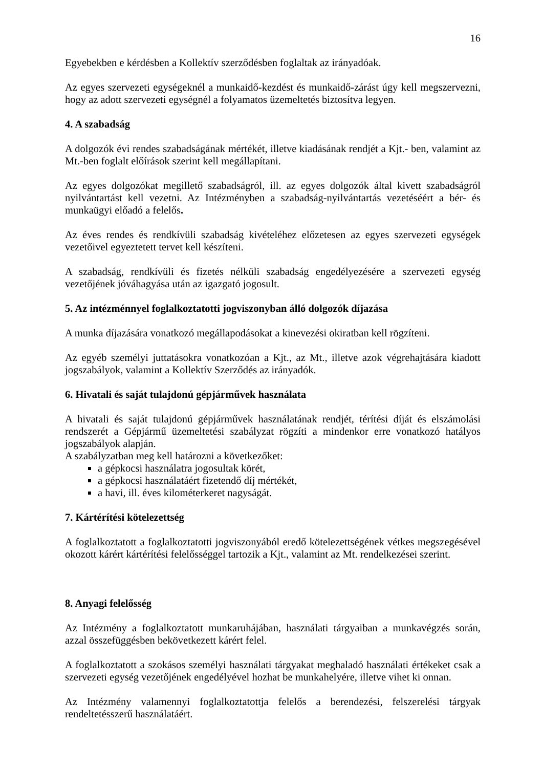16
Egyebekben e kérdésben a Kollektív szerződésben foglaltak az irányadóak.
Az egyes szervezeti egységeknél a munkaidő-kezdést és munkaidő-zárást úgy kell megszervezni, hogy az adott szervezeti egységnél a folyamatos üzemeltetés biztosítva legyen.
4. A szabadság
A dolgozók évi rendes szabadságának mértékét, illetve kiadásának rendjét a Kjt.- ben, valamint az Mt.-ben foglalt előírások szerint kell megállapítani.
Az egyes dolgozókat megillető szabadságról, ill. az egyes dolgozók által kivett szabadságról nyilvántartást kell vezetni. Az Intézményben a szabadság-nyilvántartás vezetéséért a bér- és munkaügyi előadó a felelős.
Az éves rendes és rendkívüli szabadság kivételéhez előzetesen az egyes szervezeti egységek vezetőivel egyeztetett tervet kell készíteni.
A szabadság, rendkívüli és fizetés nélküli szabadság engedélyezésére a szervezeti egység vezetőjének jóváhagyása után az igazgató jogosult.
5. Az intézménnyel foglalkoztatotti jogviszonyban álló dolgozók díjazása
A munka díjazására vonatkozó megállapodásokat a kinevezési okiratban kell rögzíteni.
Az egyéb személyi juttatásokra vonatkozóan a Kjt., az Mt., illetve azok végrehajtására kiadott jogszabályok, valamint a Kollektív Szerződés az irányadók.
6. Hivatali és saját tulajdonú gépjárművek használata
A hivatali és saját tulajdonú gépjárművek használatának rendjét, térítési díját és elszámolási rendszerét a Gépjármű üzemeltetési szabályzat rögzíti a mindenkor erre vonatkozó hatályos jogszabályok alapján.
A szabályzatban meg kell határozni a következőket:
a gépkocsi használatra jogosultak körét,
a gépkocsi használatáért fizetendő díj mértékét,
a havi, ill. éves kilométerkeret nagyságát.
7. Kártérítési kötelezettség
A foglalkoztatott a foglalkoztatotti jogviszonyából eredő kötelezettségének vétkes megszegésével okozott kárért kártérítési felelősséggel tartozik a Kjt., valamint az Mt. rendelkezései szerint.
8. Anyagi felelősség
Az Intézmény a foglalkoztatott munkaruhájában, használati tárgyaiban a munkavégzés során, azzal összefüggésben bekövetkezett kárért felel.
A foglalkoztatott a szokásos személyi használati tárgyakat meghaladó használati értékeket csak a szervezeti egység vezetőjének engedélyével hozhat be munkahelyére, illetve vihet ki onnan.
Az Intézmény valamennyi foglalkoztatottja felelős a berendezési, felszerelési tárgyak rendeltetésszerű használatáért.